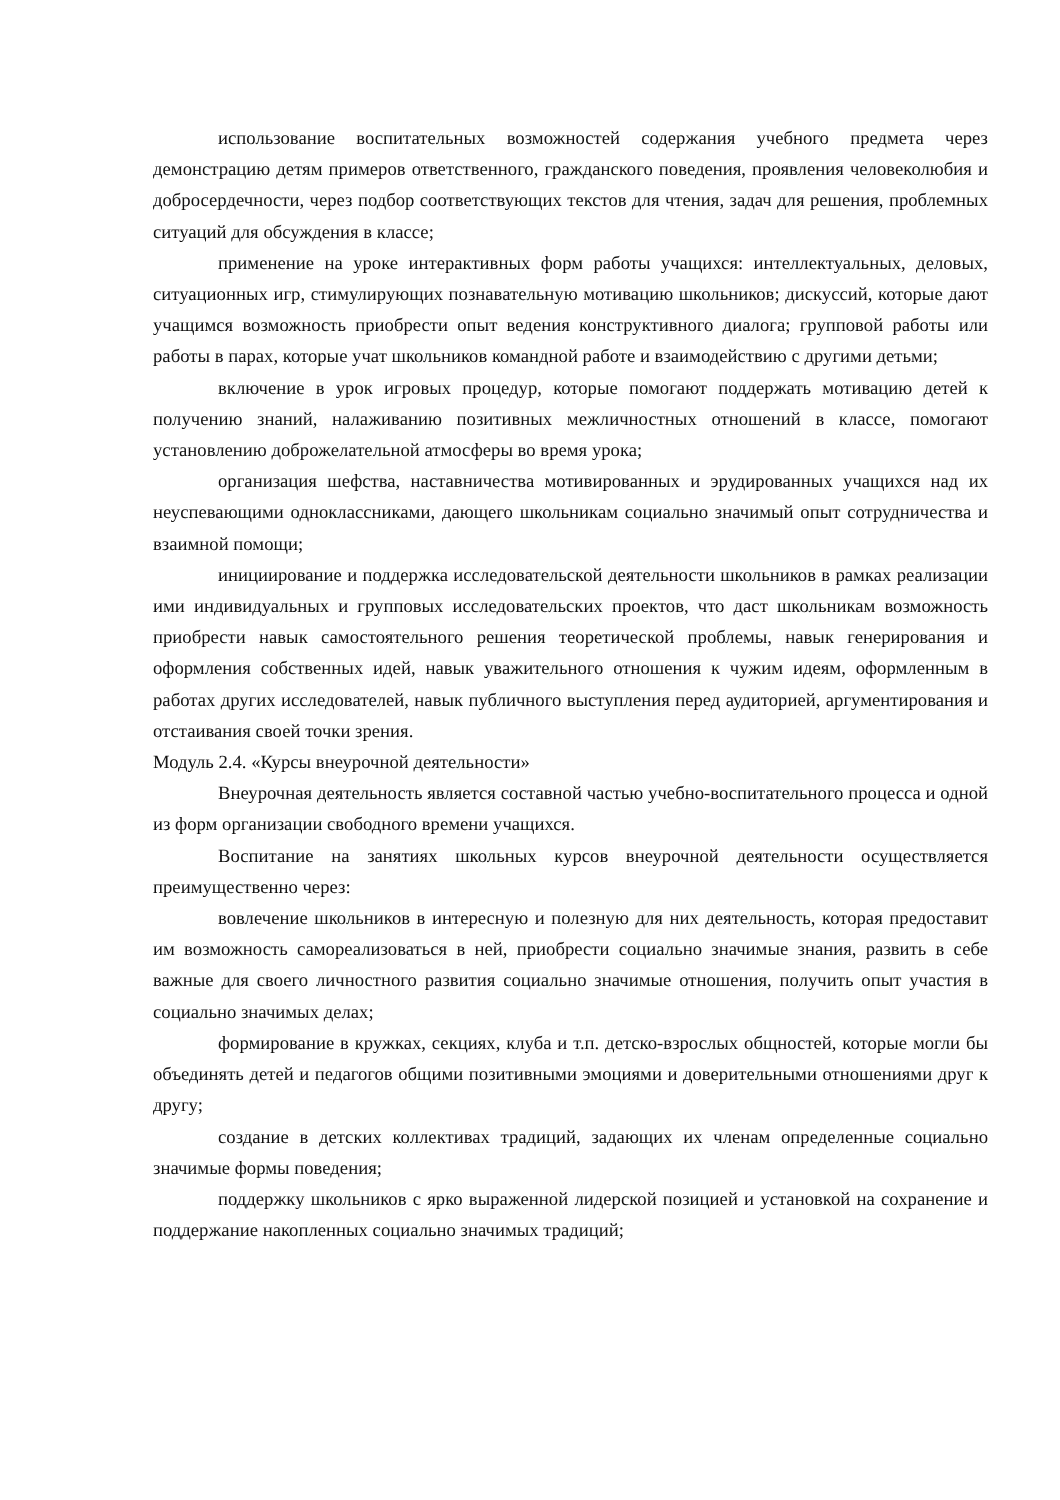использование воспитательных возможностей содержания учебного предмета через демонстрацию детям примеров ответственного, гражданского поведения, проявления человеколюбия и добросердечности, через подбор соответствующих текстов для чтения, задач для решения, проблемных ситуаций для обсуждения в классе;
применение на уроке интерактивных форм работы учащихся: интеллектуальных, деловых, ситуационных игр, стимулирующих познавательную мотивацию школьников; дискуссий, которые дают учащимся возможность приобрести опыт ведения конструктивного диалога; групповой работы или работы в парах, которые учат школьников командной работе и взаимодействию с другими детьми;
включение в урок игровых процедур, которые помогают поддержать мотивацию детей к получению знаний, налаживанию позитивных межличностных отношений в классе, помогают установлению доброжелательной атмосферы во время урока;
организация шефства, наставничества мотивированных и эрудированных учащихся над их неуспевающими одноклассниками, дающего школьникам социально значимый опыт сотрудничества и взаимной помощи;
инициирование и поддержка исследовательской деятельности школьников в рамках реализации ими индивидуальных и групповых исследовательских проектов, что даст школьникам возможность приобрести навык самостоятельного решения теоретической проблемы, навык генерирования и оформления собственных идей, навык уважительного отношения к чужим идеям, оформленным в работах других исследователей, навык публичного выступления перед аудиторией, аргументирования и отстаивания своей точки зрения.
Модуль 2.4. «Курсы внеурочной деятельности»
Внеурочная деятельность является составной частью учебно-воспитательного процесса и одной из форм организации свободного времени учащихся.
Воспитание на занятиях школьных курсов внеурочной деятельности осуществляется преимущественно через:
вовлечение школьников в интересную и полезную для них деятельность, которая предоставит им возможность самореализоваться в ней, приобрести социально значимые знания, развить в себе важные для своего личностного развития социально значимые отношения, получить опыт участия в социально значимых делах;
формирование в кружках, секциях, клуба и т.п. детско-взрослых общностей, которые могли бы объединять детей и педагогов общими позитивными эмоциями и доверительными отношениями друг к другу;
создание в детских коллективах традиций, задающих их членам определенные социально значимые формы поведения;
поддержку школьников с ярко выраженной лидерской позицией и установкой на сохранение и поддержание накопленных социально значимых традиций;